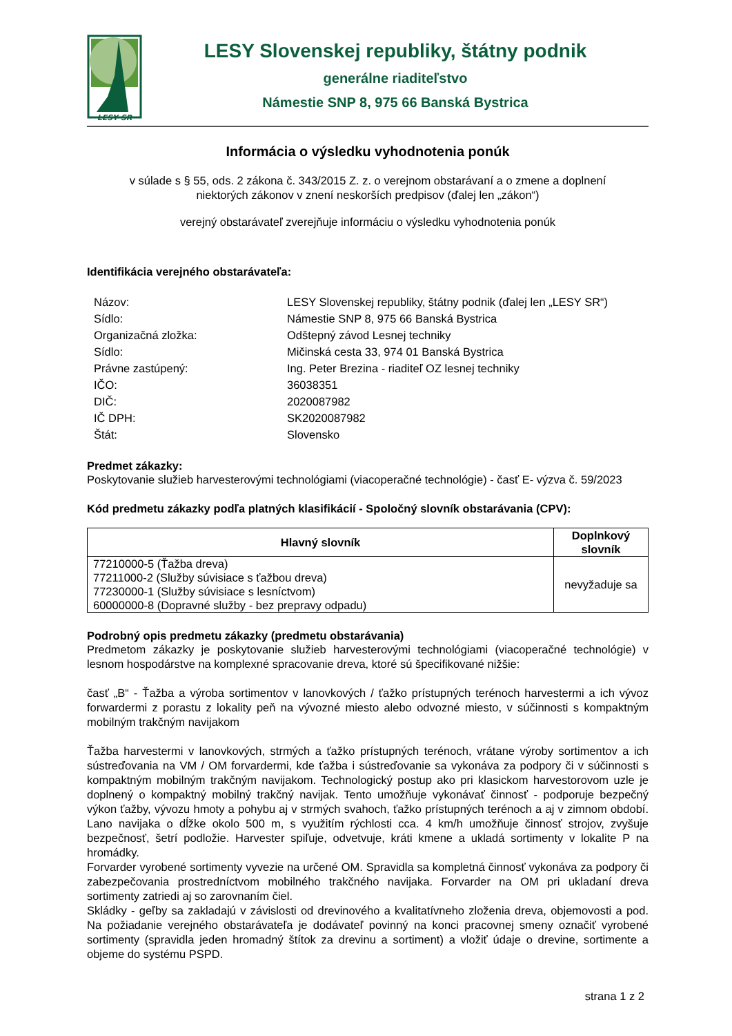LESY SR
LESY Slovenskej republiky, štátny podnik
generálne riaditeľstvo
Námestie SNP 8, 975 66 Banská Bystrica
Informácia o výsledku vyhodnotenia ponúk
v súlade s § 55, ods. 2 zákona č. 343/2015 Z. z. o verejnom obstarávaní a o zmene a doplnení
niektorých zákonov v znení neskorších predpisov (ďalej len „zákon“)
verejný obstarávateľ zverejňuje informáciu o výsledku vyhodnotenia ponúk
Identifikácia verejného obstarávateľa:
| Názov: | LESY Slovenskej republiky, štátny podnik (ďalej len „LESY SR“) |
| Sídlo: | Námestie SNP 8, 975 66 Banská Bystrica |
| Organizačná zložka: | Odštepný závod Lesnej techniky |
| Sídlo: | Mičinská cesta 33, 974 01 Banská Bystrica |
| Právne zastúpený: | Ing. Peter Brezina - riaditeľ OZ lesnej techniky |
| IČO: | 36038351 |
| DIČ: | 2020087982 |
| IČ DPH: | SK2020087982 |
| Štát: | Slovensko |
Predmet zákazky:
Poskytovanie služieb harvesterovými technológiami (viacoperačné technológie) - časť E- výzva č. 59/2023
Kód predmetu zákazky podľa platných klasifikácií - Spoločný slovník obstarávania (CPV):
| Hlavný slovník | Doplnkový slovník |
| --- | --- |
| 77210000-5 (Ťažba dreva) 77211000-2 (Služby súvisiace s ťažbou dreva) 77230000-1 (Služby súvisiace s lesníctvom) 60000000-8 (Dopravné služby - bez prepravy odpadu) | nevyžaduje sa |
Podrobný opis predmetu zákazky (predmetu obstarávania)
Predmetom zákazky je poskytovanie služieb harvesterovými technológiami (viacoperačné technológie) v lesnom hospodárstve na komplexné spracovanie dreva, ktoré sú špecifikované nižšie:
časť „B“ - Ťažba a výroba sortimentov v lanovkových / ťažko prístupných terénoch harvestermi a ich vývoz forwardermi z porastu z lokality peň na vývozné miesto alebo odvozné miesto, v súčinnosti s kompaktným mobilným trakčným navijakom
Ťažba harvestermi v lanovkových, strmých a ťažko prístupných terénoch, vrátane výroby sortimentov a ich sústreďovania na VM / OM forvardermi, kde ťažba i sústreďovanie sa vykonáva za podpory či v súčinnosti s kompaktným mobilným trakčným navijakom. Technologický postup ako pri klasickom harvestorovom uzle je doplnený o kompaktný mobilný trakčný navijak. Tento umožňuje vykonávať činnosť - podporuje bezpečný výkon ťažby, vývozu hmoty a pohybu aj v strmých svahoch, ťažko prístupných terénoch a aj v zimnom období. Lano navijaka o dĺžke okolo 500 m, s využitím rýchlosti cca. 4 km/h umožňuje činnosť strojov, zvyšuje bezpečnosť, šetrí podložie. Harvester spiľuje, odvetvuje, kráti kmene a ukladá sortimenty v lokalite P na hromádky.
Forvarder vyrobené sortimenty vyvezie na určené OM. Spravidla sa kompletná činnosť vykonáva za podpory či zabezpečovania prostredníctvom mobilného trakčného navijaka. Forvarder na OM pri ukladaní dreva sortimenty zatriedi aj so zarovnaním čiel.
Skládky - geľby sa zakladajú v závislosti od drevinového a kvalitatívneho zloženia dreva, objemovosti a pod. Na požiadanie verejného obstarávateľa je dodávateľ povinný na konci pracovnej smeny označiť vyrobené sortimenty (spravidla jeden hromadný štítok za drevinu a sortiment) a vložiť údaje o drevine, sortimente a objeme do systému PSPD.
strana 1 z 2